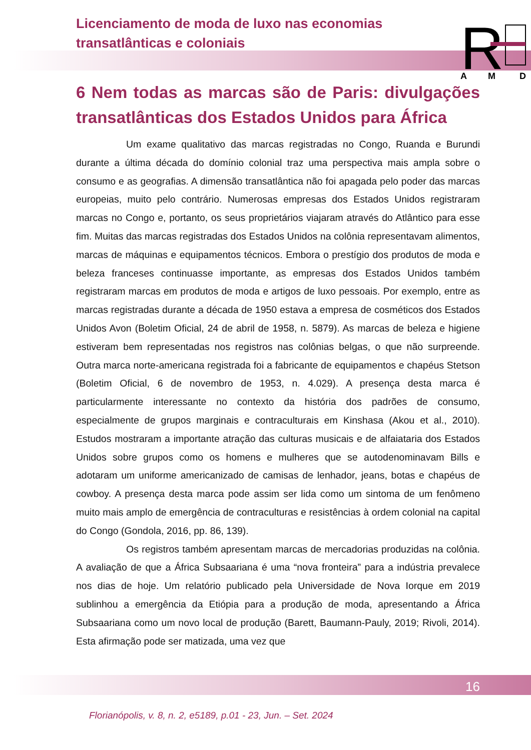Licenciamento de moda de luxo nas economias transatlânticas e coloniais
R
A
M
D
6 Nem todas as marcas são de Paris: divulgações transatlânticas dos Estados Unidos para África
Um exame qualitativo das marcas registradas no Congo, Ruanda e Burundi durante a última década do domínio colonial traz uma perspectiva mais ampla sobre o consumo e as geografias. A dimensão transatlântica não foi apagada pelo poder das marcas europeias, muito pelo contrário. Numerosas empresas dos Estados Unidos registraram marcas no Congo e, portanto, os seus proprietários viajaram através do Atlântico para esse fim. Muitas das marcas registradas dos Estados Unidos na colônia representavam alimentos, marcas de máquinas e equipamentos técnicos. Embora o prestígio dos produtos de moda e beleza franceses continuasse importante, as empresas dos Estados Unidos também registraram marcas em produtos de moda e artigos de luxo pessoais. Por exemplo, entre as marcas registradas durante a década de 1950 estava a empresa de cosméticos dos Estados Unidos Avon (Boletim Oficial, 24 de abril de 1958, n. 5879). As marcas de beleza e higiene estiveram bem representadas nos registros nas colônias belgas, o que não surpreende. Outra marca norte-americana registrada foi a fabricante de equipamentos e chapéus Stetson (Boletim Oficial, 6 de novembro de 1953, n. 4.029). A presença desta marca é particularmente interessante no contexto da história dos padrões de consumo, especialmente de grupos marginais e contraculturais em Kinshasa (Akou et al., 2010). Estudos mostraram a importante atração das culturas musicais e de alfaiataria dos Estados Unidos sobre grupos como os homens e mulheres que se autodenominavam Bills e adotaram um uniforme americanizado de camisas de lenhador, jeans, botas e chapéus de cowboy. A presença desta marca pode assim ser lida como um sintoma de um fenômeno muito mais amplo de emergência de contraculturas e resistências à ordem colonial na capital do Congo (Gondola, 2016, pp. 86, 139).
Os registros também apresentam marcas de mercadorias produzidas na colônia. A avaliação de que a África Subsaariana é uma “nova fronteira” para a indústria prevalece nos dias de hoje. Um relatório publicado pela Universidade de Nova Iorque em 2019 sublinhou a emergência da Etiópia para a produção de moda, apresentando a África Subsaariana como um novo local de produção (Barett, Baumann-Pauly, 2019; Rivoli, 2014). Esta afirmação pode ser matizada, uma vez que
16
Florianópolis, v. 8, n. 2, e5189, p.01 - 23, Jun. – Set. 2024